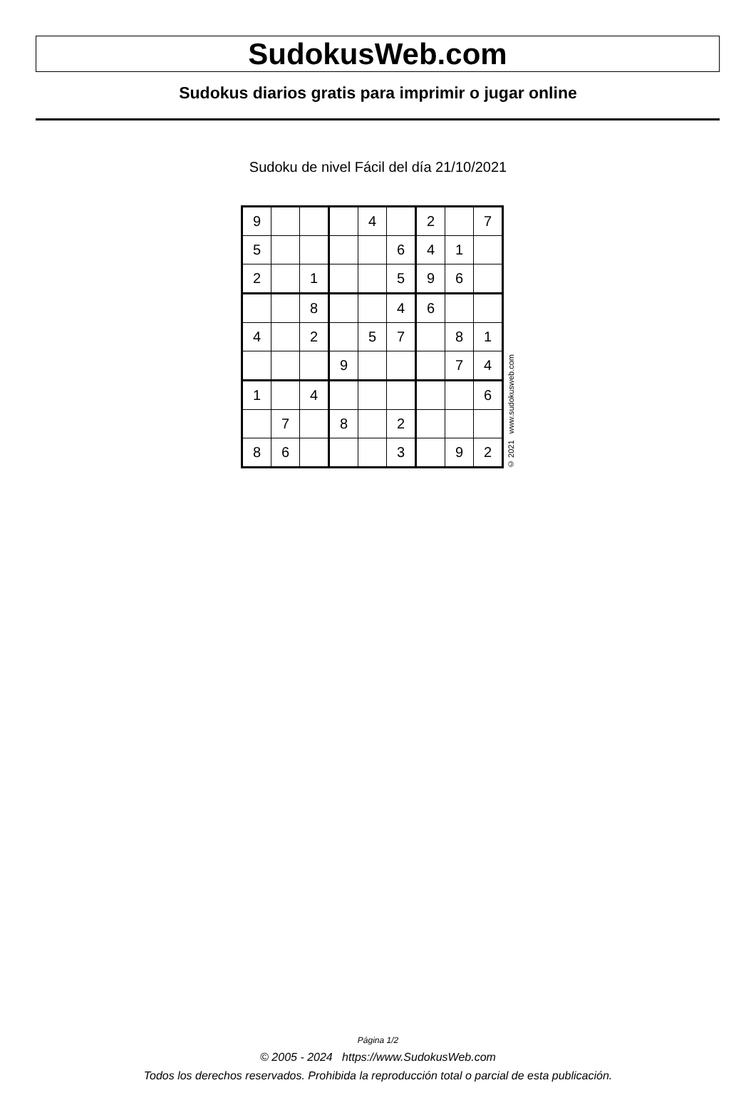SudokusWeb.com
Sudokus diarios gratis para imprimir o jugar online
Sudoku de nivel Fácil del día 21/10/2021
| 9 | | | | 4 | | 2 | | 7 |
| 5 | | | | | 6 | 4 | 1 | |
| 2 | | 1 | | | 5 | 9 | 6 | |
| | | 8 | | | 4 | 6 | | |
| 4 | | 2 | | 5 | 7 | | 8 | 1 |
| | | | 9 | | | | 7 | 4 |
| 1 | | 4 | | | | | | 6 |
| | 7 | | 8 | | 2 | | | |
| 8 | 6 | | | | 3 | | 9 | 2 |
© 2021 www.sudokusweb.com
Página 1/2
© 2005 - 2024 https://www.SudokusWeb.com
Todos los derechos reservados. Prohibida la reproducción total o parcial de esta publicación.